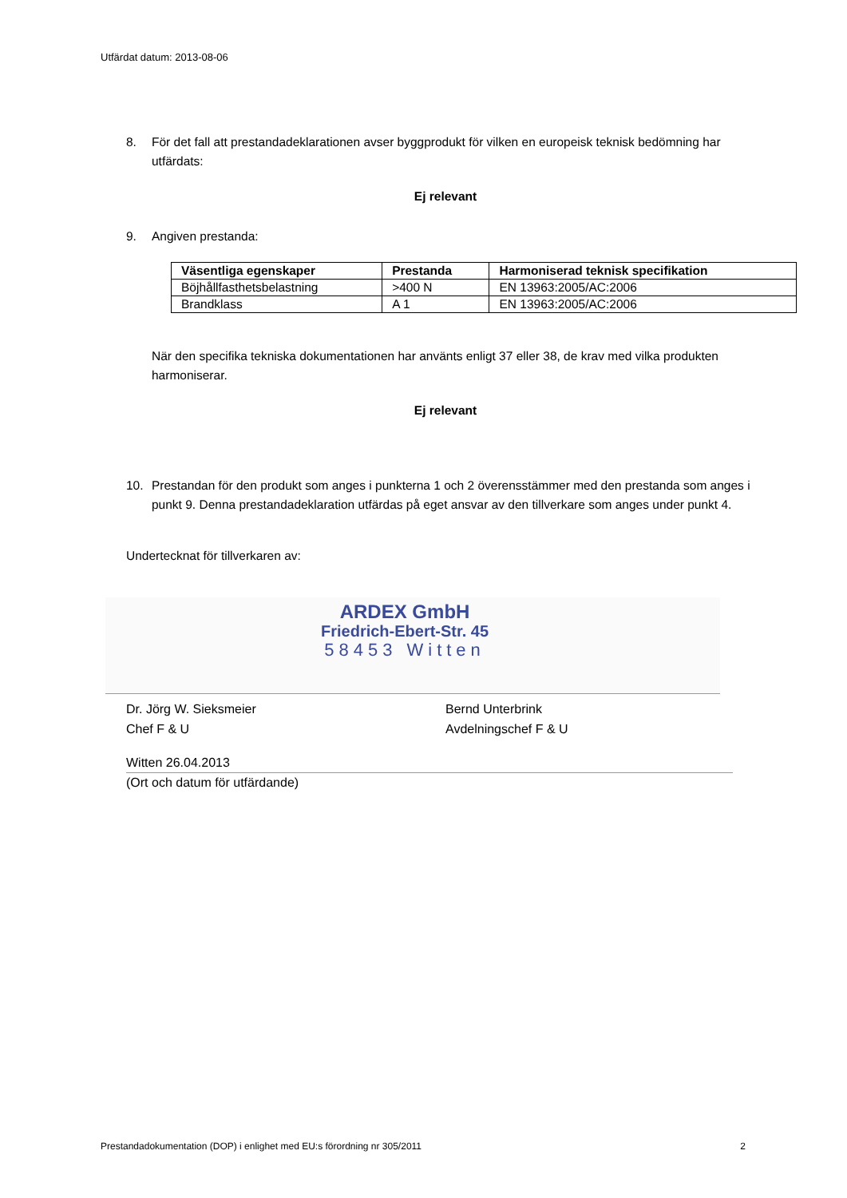Utfärdat datum: 2013-08-06
8. För det fall att prestandadeklarationen avser byggprodukt för vilken en europeisk teknisk bedömning har utfärdats:
Ej relevant
9. Angiven prestanda:
| Väsentliga egenskaper | Prestanda | Harmoniserad teknisk specifikation |
| --- | --- | --- |
| Böjhållfasthetsbelastning | >400 N | EN 13963:2005/AC:2006 |
| Brandklass | A 1 | EN 13963:2005/AC:2006 |
När den specifika tekniska dokumentationen har använts enligt 37 eller 38, de krav med vilka produkten harmoniserar.
Ej relevant
10. Prestandan för den produkt som anges i punkterna 1 och 2 överensstämmer med den prestanda som anges i punkt 9. Denna prestandadeklaration utfärdas på eget ansvar av den tillverkare som anges under punkt 4.
Undertecknat för tillverkaren av:
ARDEX GmbH
Friedrich-Ebert-Str. 45
58453 Witten
Dr. Jörg W. Sieksmeier
Chef F & U
Bernd Unterbrink
Avdelningschef F & U
Witten 26.04.2013
(Ort och datum för utfärdande)
Prestandadokumentation (DOP) i enlighet med EU:s förordning nr 305/2011 2